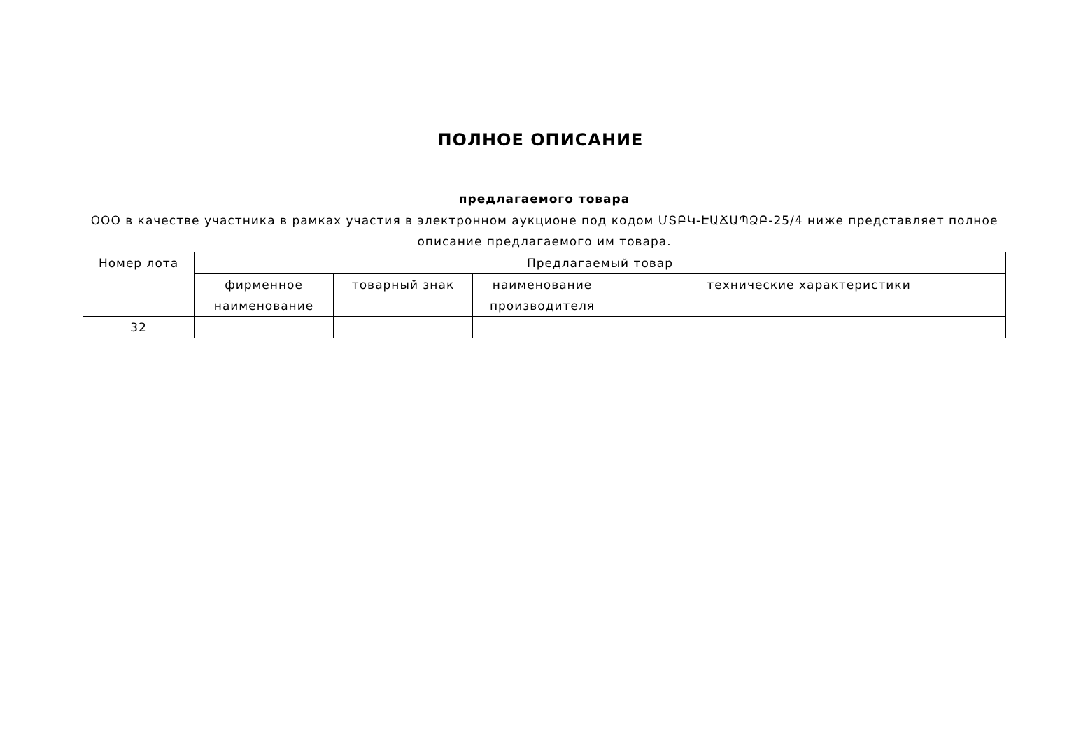ПОЛНОЕ ОПИСАНИЕ
предлагаемого товара
ООО в качестве участника в рамках участия в электронном аукционе под кодом ՄՏԲԿ-ԷԱՃԱՊՁԲ-25/4 ниже представляет полное описание предлагаемого им товара.
| Номер лота | Предлагаемый товар | | | |
| --- | --- | --- | --- | --- |
| | фирменное наименование | товарный знак | наименование производителя | технические характеристики |
| 32 | | | | |